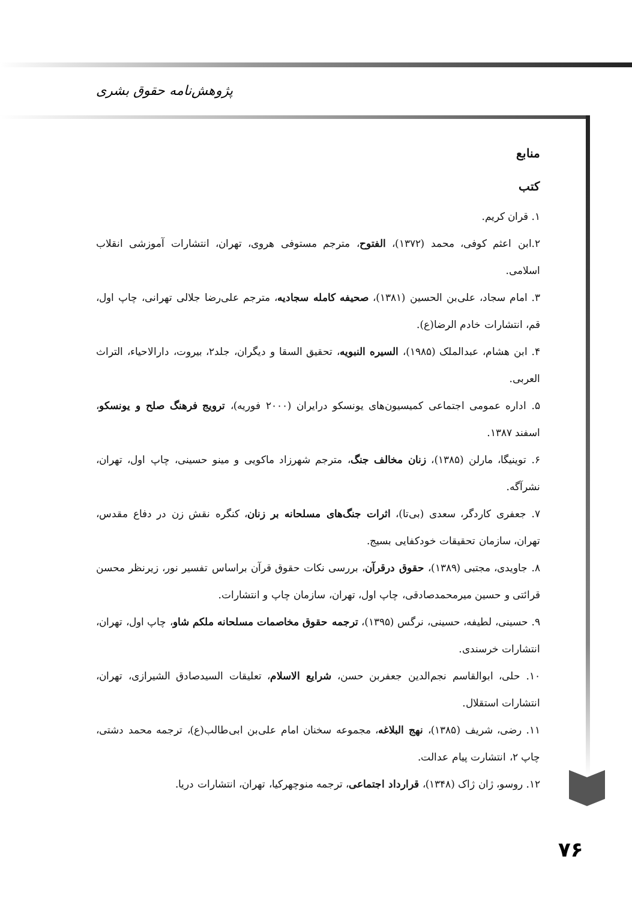پژوهش‌نامه حقوق بشری
منابع
کتب
۱. قران کریم.
۲.ابن اعثم کوفی، محمد (۱۳۷۲)، الفتوح، مترجم مستوفی هروی، تهران، انتشارات آموزشی انقلاب اسلامی.
۳. امام سجاد، علی‌بن الحسین (۱۳۸۱)، صحیفه کامله سجادیه، مترجم علی‌رضا جلالی تهرانی، چاپ اول، قم، انتشارات خادم الرضا(ع).
۴. ابن هشام، عبدالملک (۱۹۸۵)، السیره النبویه، تحقیق السقا و دیگران، جلد۲، بیروت، دارالاحیاء، التراث العربی.
۵. اداره عمومی اجتماعی کمیسیون‌های یونسکو درایران (۲۰۰۰ فوریه)، ترویج فرهنگ صلح و یونسکو، اسفند ۱۳۸۷.
۶. توینیگا، مارلن (۱۳۸۵)، زنان مخالف جنگ، مترجم شهرزاد ماکویی و مینو حسینی، چاپ اول، تهران، نشرآگه.
۷. جعفری کاردگر، سعدی (بی‌تا)، اثرات جنگ‌های مسلحانه بر زنان، کنگره نقش زن در دفاع مقدس، تهران، سازمان تحقیقات خودکفایی بسیج.
۸. جاویدی، مجتبی (۱۳۸۹)، حقوق درقرآن، بررسی نکات حقوق قرآن براساس تفسیر نور، زیرنظر محسن قرائتی و حسین میرمحمدصادقی، چاپ اول، تهران، سازمان چاپ و انتشارات.
۹. حسینی، لطیفه، حسینی، نرگس (۱۳۹۵)، ترجمه حقوق مخاصمات مسلحانه ملکم شاو، چاپ اول، تهران، انتشارات خرسندی.
۱۰. حلی، ابوالقاسم نجم‌الدین جعفربن حسن، شرایع الاسلام، تعلیقات السیدصادق الشیرازی، تهران، انتشارات استقلال.
۱۱. رضی، شریف (۱۳۸۵)، نهج البلاغه، مجموعه سخنان امام علی‌بن ابی‌طالب(ع)، ترجمه محمد دشتی، چاپ ۲، انتشارت پیام عدالت.
۱۲. روسو، ژان ژاک (۱۳۴۸)، قرارداد اجتماعی، ترجمه منوچهرکیا، تهران، انتشارات دریا.
۷۶